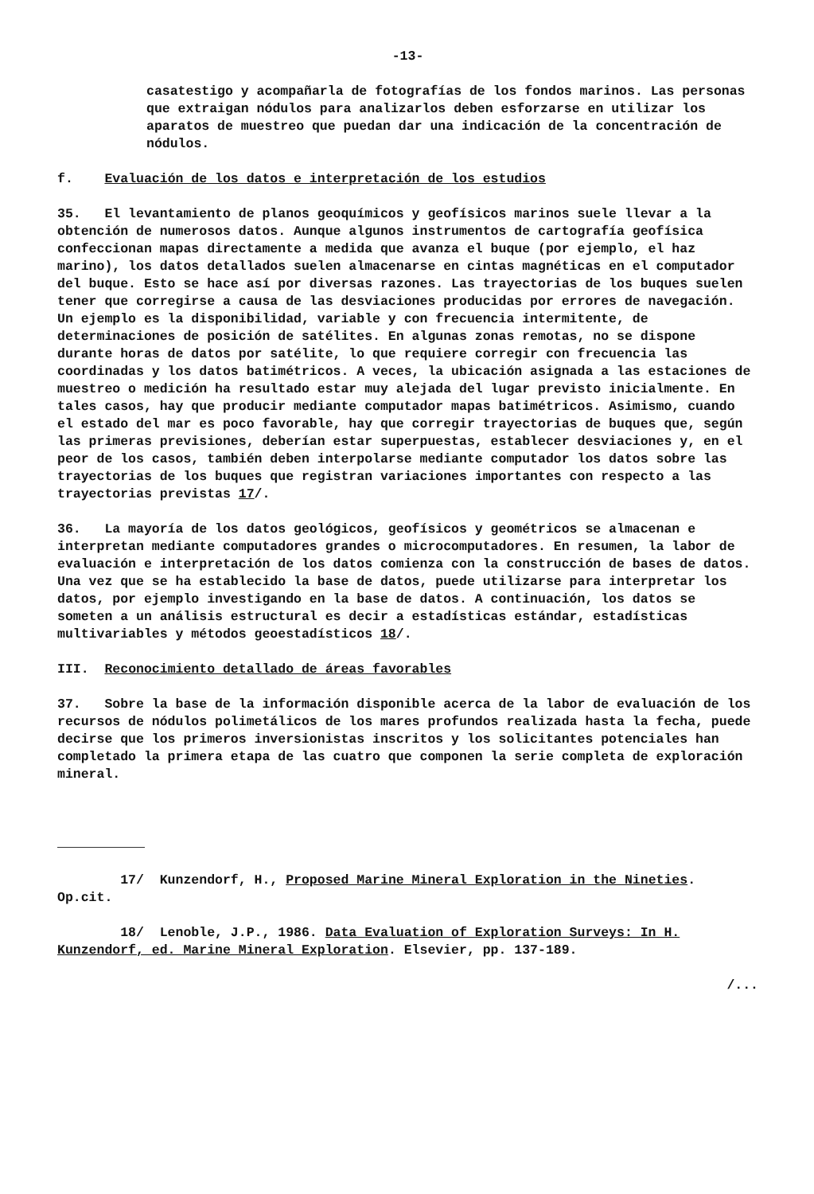-13-
casatestigo y acompañarla de fotografías de los fondos marinos. Las personas que extraigan nódulos para analizarlos deben esforzarse en utilizar los aparatos de muestreo que puedan dar una indicación de la concentración de nódulos.
f. Evaluación de los datos e interpretación de los estudios
35. El levantamiento de planos geoquímicos y geofísicos marinos suele llevar a la obtención de numerosos datos. Aunque algunos instrumentos de cartografía geofísica confeccionan mapas directamente a medida que avanza el buque (por ejemplo, el haz marino), los datos detallados suelen almacenarse en cintas magnéticas en el computador del buque. Esto se hace así por diversas razones. Las trayectorias de los buques suelen tener que corregirse a causa de las desviaciones producidas por errores de navegación. Un ejemplo es la disponibilidad, variable y con frecuencia intermitente, de determinaciones de posición de satélites. En algunas zonas remotas, no se dispone durante horas de datos por satélite, lo que requiere corregir con frecuencia las coordinadas y los datos batimétricos. A veces, la ubicación asignada a las estaciones de muestreo o medición ha resultado estar muy alejada del lugar previsto inicialmente. En tales casos, hay que producir mediante computador mapas batimétricos. Asimismo, cuando el estado del mar es poco favorable, hay que corregir trayectorias de buques que, según las primeras previsiones, deberían estar superpuestas, establecer desviaciones y, en el peor de los casos, también deben interpolarse mediante computador los datos sobre las trayectorias de los buques que registran variaciones importantes con respecto a las trayectorias previstas 17/.
36. La mayoría de los datos geológicos, geofísicos y geométricos se almacenan e interpretan mediante computadores grandes o microcomputadores. En resumen, la labor de evaluación e interpretación de los datos comienza con la construcción de bases de datos. Una vez que se ha establecido la base de datos, puede utilizarse para interpretar los datos, por ejemplo investigando en la base de datos. A continuación, los datos se someten a un análisis estructural es decir a estadísticas estándar, estadísticas multivariables y métodos geoestadísticos 18/.
III. Reconocimiento detallado de áreas favorables
37. Sobre la base de la información disponible acerca de la labor de evaluación de los recursos de nódulos polimetálicos de los mares profundos realizada hasta la fecha, puede decirse que los primeros inversionistas inscritos y los solicitantes potenciales han completado la primera etapa de las cuatro que componen la serie completa de exploración mineral.
17/ Kunzendorf, H., Proposed Marine Mineral Exploration in the Nineties. Op.cit.
18/ Lenoble, J.P., 1986. Data Evaluation of Exploration Surveys: In H. Kunzendorf, ed. Marine Mineral Exploration. Elsevier, pp. 137-189.
/...